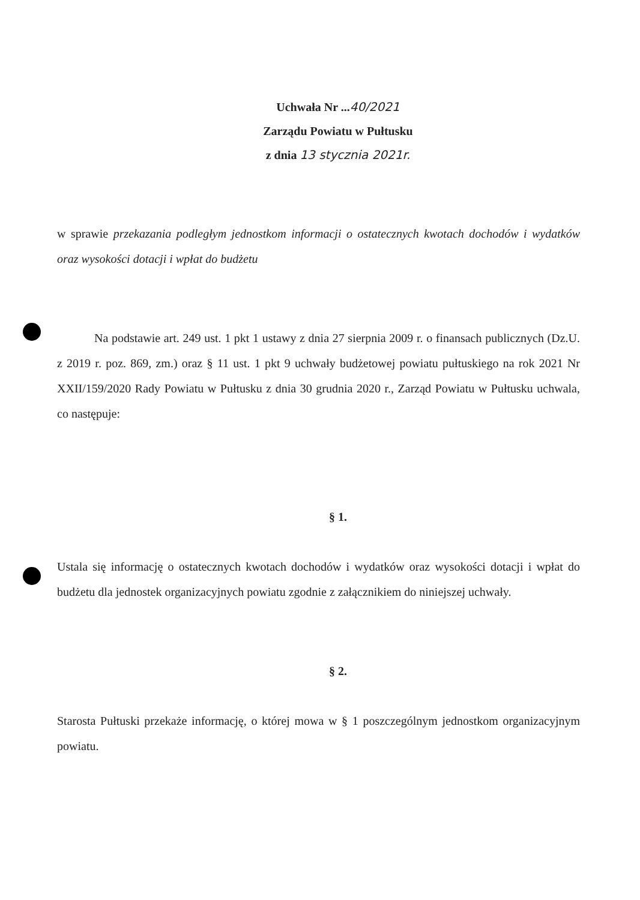Uchwała Nr ...40/2021
Zarządu Powiatu w Pułtusku
z dnia 13 stycznia 2021r.
w sprawie przekazania podległym jednostkom informacji o ostatecznych kwotach dochodów i wydatków oraz wysokości dotacji i wpłat do budżetu
Na podstawie art. 249 ust. 1 pkt 1 ustawy z dnia 27 sierpnia 2009 r. o finansach publicznych (Dz.U. z 2019 r. poz. 869, zm.) oraz § 11 ust. 1 pkt 9 uchwały budżetowej powiatu pułtuskiego na rok 2021 Nr XXII/159/2020 Rady Powiatu w Pułtusku z dnia 30 grudnia 2020 r., Zarząd Powiatu w Pułtusku uchwala, co następuje:
§ 1.
Ustala się informację o ostatecznych kwotach dochodów i wydatków oraz wysokości dotacji i wpłat do budżetu dla jednostek organizacyjnych powiatu zgodnie z załącznikiem do niniejszej uchwały.
§ 2.
Starosta Pułtuski przekaże informację, o której mowa w § 1 poszczególnym jednostkom organizacyjnym powiatu.